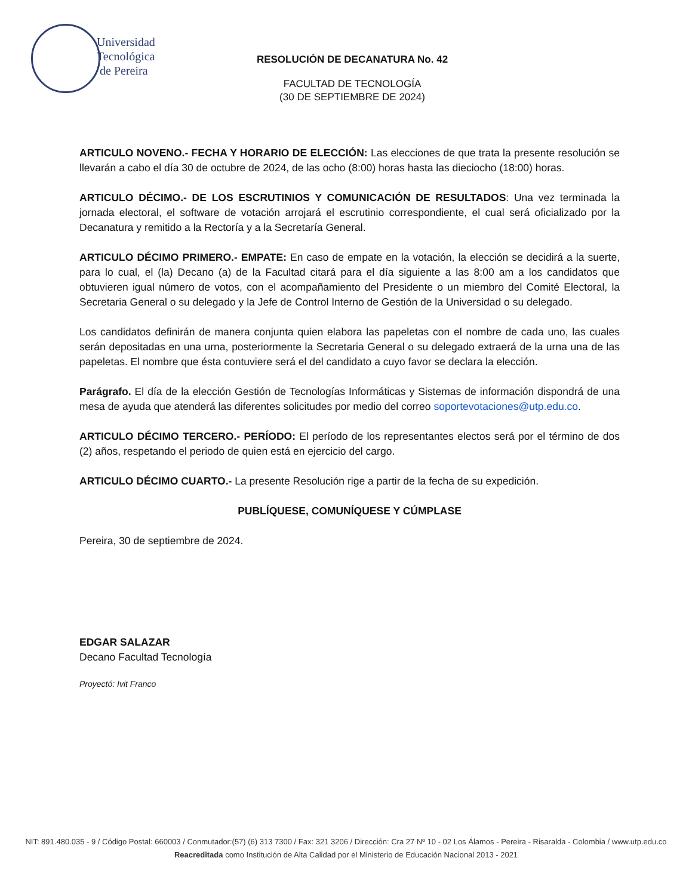Universidad
Tecnológica
de Pereira
RESOLUCIÓN DE DECANATURA No. 42
FACULTAD DE TECNOLOGÍA
(30 DE SEPTIEMBRE DE 2024)
ARTICULO NOVENO.- FECHA Y HORARIO DE ELECCIÓN: Las elecciones de que trata la presente resolución se llevarán a cabo el día 30 de octubre de 2024, de las ocho (8:00) horas hasta las dieciocho (18:00) horas.
ARTICULO DÉCIMO.- DE LOS ESCRUTINIOS Y COMUNICACIÓN DE RESULTADOS: Una vez terminada la jornada electoral, el software de votación arrojará el escrutinio correspondiente, el cual será oficializado por la Decanatura y remitido a la Rectoría y a la Secretaría General.
ARTICULO DÉCIMO PRIMERO.- EMPATE: En caso de empate en la votación, la elección se decidirá a la suerte, para lo cual, el (la) Decano (a) de la Facultad citará para el día siguiente a las 8:00 am a los candidatos que obtuvieren igual número de votos, con el acompañamiento del Presidente o un miembro del Comité Electoral, la Secretaria General o su delegado y la Jefe de Control Interno de Gestión de la Universidad o su delegado.
Los candidatos definirán de manera conjunta quien elabora las papeletas con el nombre de cada uno, las cuales serán depositadas en una urna, posteriormente la Secretaria General o su delegado extraerá de la urna una de las papeletas. El nombre que ésta contuviere será el del candidato a cuyo favor se declara la elección.
Parágrafo. El día de la elección Gestión de Tecnologías Informáticas y Sistemas de información dispondrá de una mesa de ayuda que atenderá las diferentes solicitudes por medio del correo soportevotaciones@utp.edu.co.
ARTICULO DÉCIMO TERCERO.- PERÍODO: El período de los representantes electos será por el término de dos (2) años, respetando el periodo de quien está en ejercicio del cargo.
ARTICULO DÉCIMO CUARTO.- La presente Resolución rige a partir de la fecha de su expedición.
PUBLÍQUESE, COMUNÍQUESE Y CÚMPLASE
Pereira, 30 de septiembre de 2024.
EDGAR SALAZAR
Decano Facultad Tecnología
Proyectó: Ivit Franco
NIT: 891.480.035 - 9 / Código Postal: 660003 / Conmutador:(57) (6) 313 7300 / Fax: 321 3206 / Dirección: Cra 27 Nº 10 - 02 Los Álamos - Pereira - Risaralda - Colombia / www.utp.edu.co
Reacreditada como Institución de Alta Calidad por el Ministerio de Educación Nacional 2013 - 2021